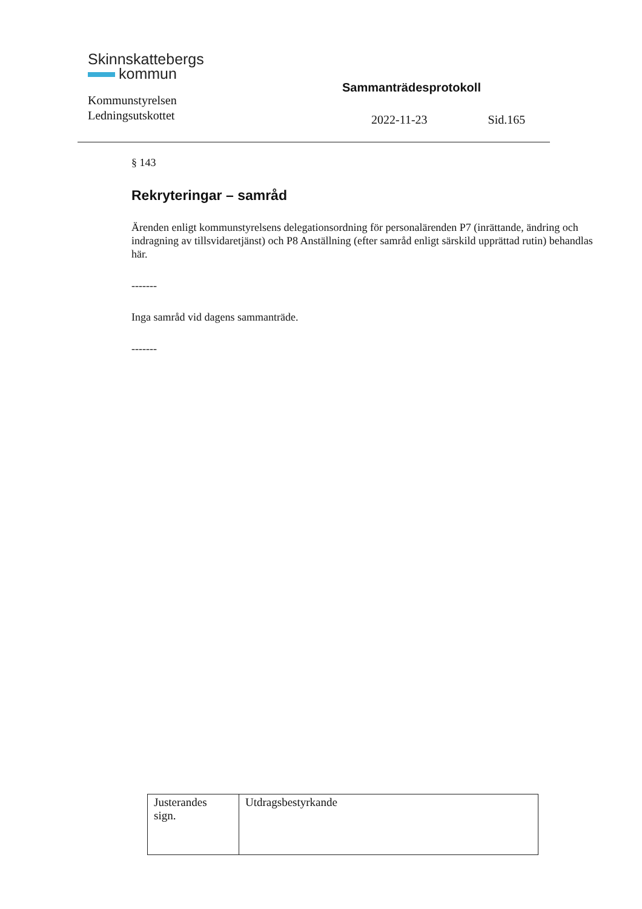Skinnskattebergs
kommun
Kommunstyrelsen
Ledningsutskottet
Sammanträdesprotokoll
2022-11-23 Sid.165
§ 143
Rekryteringar – samråd
Ärenden enligt kommunstyrelsens delegationsordning för personalärenden P7 (inrättande, ändring och indragning av tillsvidaretjänst) och P8 Anställning (efter samråd enligt särskild upprättad rutin) behandlas här.
-------
Inga samråd vid dagens sammanträde.
-------
| Justerandes sign. | Utdragsbestyrkande |